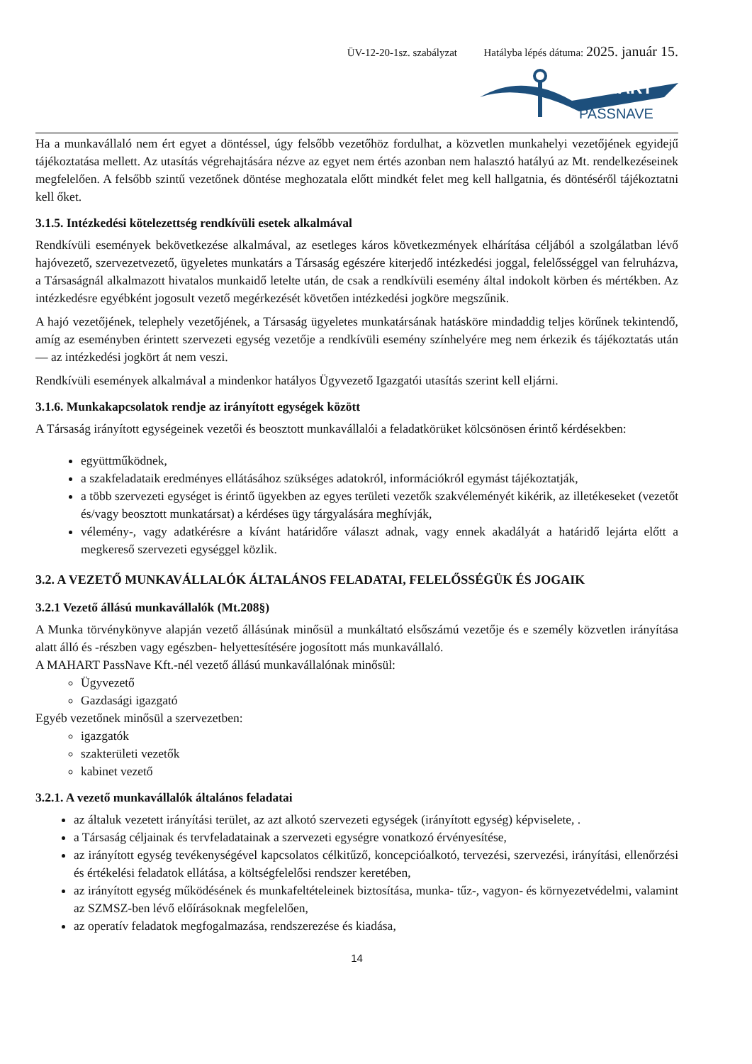ÜV-12-20-1sz. szabályzat Hatályba lépés dátuma: 2025. január 15.
MAHART
PASSNAVE
Ha a munkavállaló nem ért egyet a döntéssel, úgy felsőbb vezetőhöz fordulhat, a közvetlen munkahelyi vezetőjének egyidejű tájékoztatása mellett. Az utasítás végrehajtására nézve az egyet nem értés azonban nem halasztó hatályú az Mt. rendelkezéseinek megfelelően. A felsőbb szintű vezetőnek döntése meghozatala előtt mindkét felet meg kell hallgatnia, és döntéséről tájékoztatni kell őket.
3.1.5. Intézkedési kötelezettség rendkívüli esetek alkalmával
Rendkívüli események bekövetkezése alkalmával, az esetleges káros következmények elhárítása céljából a szolgálatban lévő hajóvezető, szervezetvezető, ügyeletes munkatárs a Társaság egészére kiterjedő intézkedési joggal, felelősséggel van felruházva, a Társaságnál alkalmazott hivatalos munkaidő letelte után, de csak a rendkívüli esemény által indokolt körben és mértékben. Az intézkedésre egyébként jogosult vezető megérkezését követően intézkedési jogköre megszűnik.
A hajó vezetőjének, telephely vezetőjének, a Társaság ügyeletes munkatársának hatásköre mindaddig teljes körűnek tekintendő, amíg az eseményben érintett szervezeti egység vezetője a rendkívüli esemény színhelyére meg nem érkezik és tájékoztatás után — az intézkedési jogkört át nem veszi.
Rendkívüli események alkalmával a mindenkor hatályos Ügyvezető Igazgatói utasítás szerint kell eljárni.
3.1.6. Munkakapcsolatok rendje az irányított egységek között
A Társaság irányított egységeinek vezetői és beosztott munkavállalói a feladatkörüket kölcsönösen érintő kérdésekben:
együttműködnek,
a szakfeladataik eredményes ellátásához szükséges adatokról, információkról egymást tájékoztatják,
a több szervezeti egységet is érintő ügyekben az egyes területi vezetők szakvéleményét kikérik, az illetékeseket (vezetőt és/vagy beosztott munkatársat) a kérdéses ügy tárgyalására meghívják,
vélemény-, vagy adatkérésre a kívánt határidőre választ adnak, vagy ennek akadályát a határidő lejárta előtt a megkereső szervezeti egységgel közlik.
3.2. A VEZETŐ MUNKAVÁLLALÓK ÁLTALÁNOS FELADATAI, FELELŐSSÉGÜK ÉS JOGAIK
3.2.1 Vezető állású munkavállalók (Mt.208§)
A Munka törvénykönyve alapján vezető állásúnak minősül a munkáltató elsőszámú vezetője és e személy közvetlen irányítása alatt álló és -részben vagy egészben- helyettesítésére jogosított más munkavállaló.
A MAHART PassNave Kft.-nél vezető állású munkavállalónak minősül:
Ügyvezető
Gazdasági igazgató
Egyéb vezetőnek minősül a szervezetben:
igazgatók
szakterületi vezetők
kabinet vezető
3.2.1. A vezető munkavállalók általános feladatai
az általuk vezetett irányítási terület, az azt alkotó szervezeti egységek (irányított egység) képviselete, .
a Társaság céljainak és tervfeladatainak a szervezeti egységre vonatkozó érvényesítése,
az irányított egység tevékenységével kapcsolatos célkitűző, koncepcióalkotó, tervezési, szervezési, irányítási, ellenőrzési és értékelési feladatok ellátása, a költségfelelősi rendszer keretében,
az irányított egység működésének és munkafeltételeinek biztosítása, munka- tűz-, vagyon- és környezetvédelmi, valamint az SZMSZ-ben lévő előírásoknak megfelelően,
az operatív feladatok megfogalmazása, rendszerezése és kiadása,
14